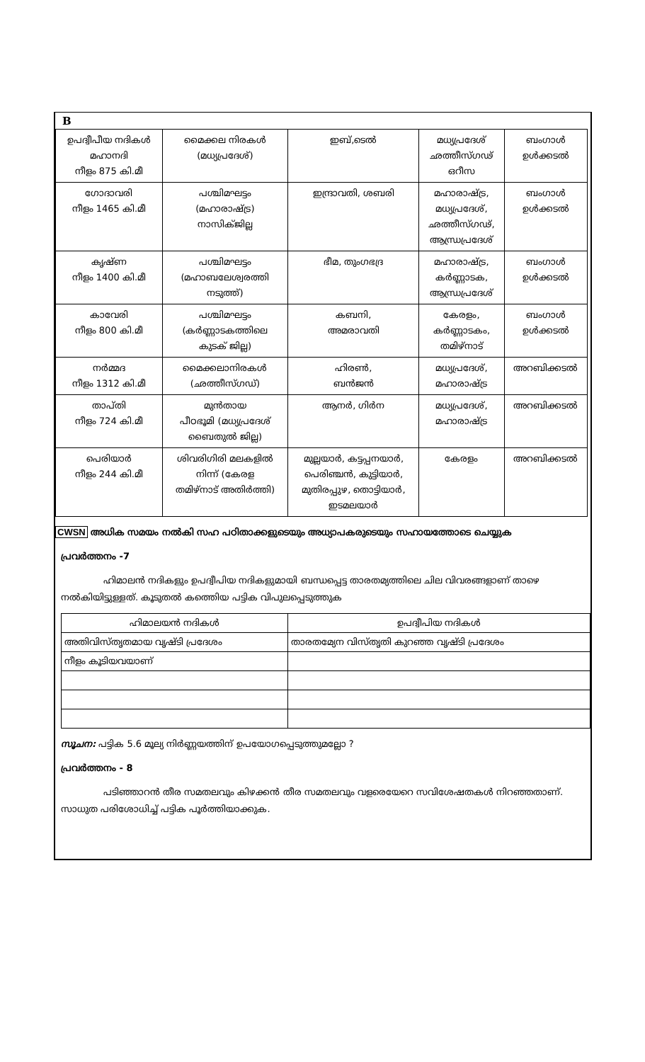B
| ഉപദ്വീപീയ നദികൾ മഹാനദി നീളം 875 കി.മീ | മൈക്കല നിരകൾ (മധ്യപ്രദേശ്) | ഇബ്,ടെൽ | മധ്യപ്രദേശ് ഛത്തീസ്ഗഢ് ഒറീസ | ബംഗാൾ ഉൾക്കടൽ |
| ഗോദാവരി നീളം 1465 കി.മീ | പശ്ചിമഘട്ടം (മഹാരാഷ്ട്ര) നാസിക്ജില്ല | ഇന്ദ്രാവതി, ശബരി | മഹാരാഷ്ട്ര, മധ്യപ്രദേശ്, ഛത്തീസ്ഗഢ്, ആന്ധ്രപ്രദേശ് | ബംഗാൾ ഉൾക്കടൽ |
| കൃഷ്ണ നീളം 1400 കി.മീ | പശ്ചിമഘട്ടം (മഹാബലേശ്വരത്തി നടുത്ത്) | ഭീമ, തുംഗഭദ്ര | മഹാരാഷ്ട്ര, കർണ്ണാടക, ആന്ധ്രപ്രദേശ് | ബംഗാൾ ഉൾക്കടൽ |
| കാവേരി നീളം 800 കി.മീ | പശ്ചിമഘട്ടം (കർണ്ണാടകത്തിലെ കുടക് ജില്ല) | കബനി, അമരാവതി | കേരളം, കർണ്ണാടകം, തമിഴ്നാട് | ബംഗാൾ ഉൾക്കടൽ |
| നർമ്മദ നീളം 1312 കി.മീ | മൈക്കലാനിരകൾ (ഛത്തീസ്ഗഡ്) | ഹിരൺ, ബൻജൻ | മധ്യപ്രദേശ്, മഹാരാഷ്ട്ര | അറബിക്കടൽ |
| താപ്തി നീളം 724 കി.മീ | മുൻതായ പീഠഭൂമി (മധ്യപ്രദേശ് ബൈതുൽ ജില്ല) | ആനർ, ഗിർന | മധ്യപ്രദേശ്, മഹാരാഷ്ട്ര | അറബിക്കടൽ |
| പെരിയാർ നീളം 244 കി.മീ | ശിവരിഗിരി മലകളിൽ നിന്ന് (കേരള തമിഴ്നാട് അതിർത്തി) | മുല്ലയാർ, കട്ടപ്പനയാർ, പെരിഞ്ചൻ, കുട്ടിയാർ, മുതിരപ്പുഴ, തൊട്ടിയാർ, ഇടമലയാർ | കേരളം | അറബിക്കടൽ |
CWSN അധിക സമയം നൽകി സഹ പഠിതാക്കളുടെയും അധ്യാപകരുടെയും സഹായത്തോടെ ചെയ്യുക
പ്രവർത്തനം -7
ഹിമാലൻ നദികളും ഉപദ്വീപിയ നദികളുമായി ബന്ധപ്പെട്ട താരതമ്യത്തിലെ ചില വിവരങ്ങളാണ് താഴെ നൽകിയിട്ടുള്ളത്. കൂടുതൽ കത്തെിയ പട്ടിക വിപുലപ്പെടുത്തുക
| ഹിമാലയൻ നദികൾ | ഉപദ്വീപിയ നദികൾ |
| --- | --- |
| അതിവിസ്തൃതമായ വൃഷ്ടി പ്രദേശം | താരതമ്യേന വിസ്തൃതി കുറഞ്ഞ വൃഷ്ടി പ്രദേശം |
| നീളം കൂടിയവയാണ് | |
സൂചന: പട്ടിക 5.6 മൂല്യ നിർണ്ണയത്തിന് ഉപയോഗപ്പെടുത്തുമല്ലോ ?
പ്രവർത്തനം - 8
പടിഞ്ഞാറൻ തീര സമതലവും കിഴക്കൻ തീര സമതലവും വളരെയേറെ സവിശേഷതകൾ നിറഞ്ഞതാണ്. സാധുത പരിശോധിച്ച് പട്ടിക പൂർത്തിയാക്കുക.